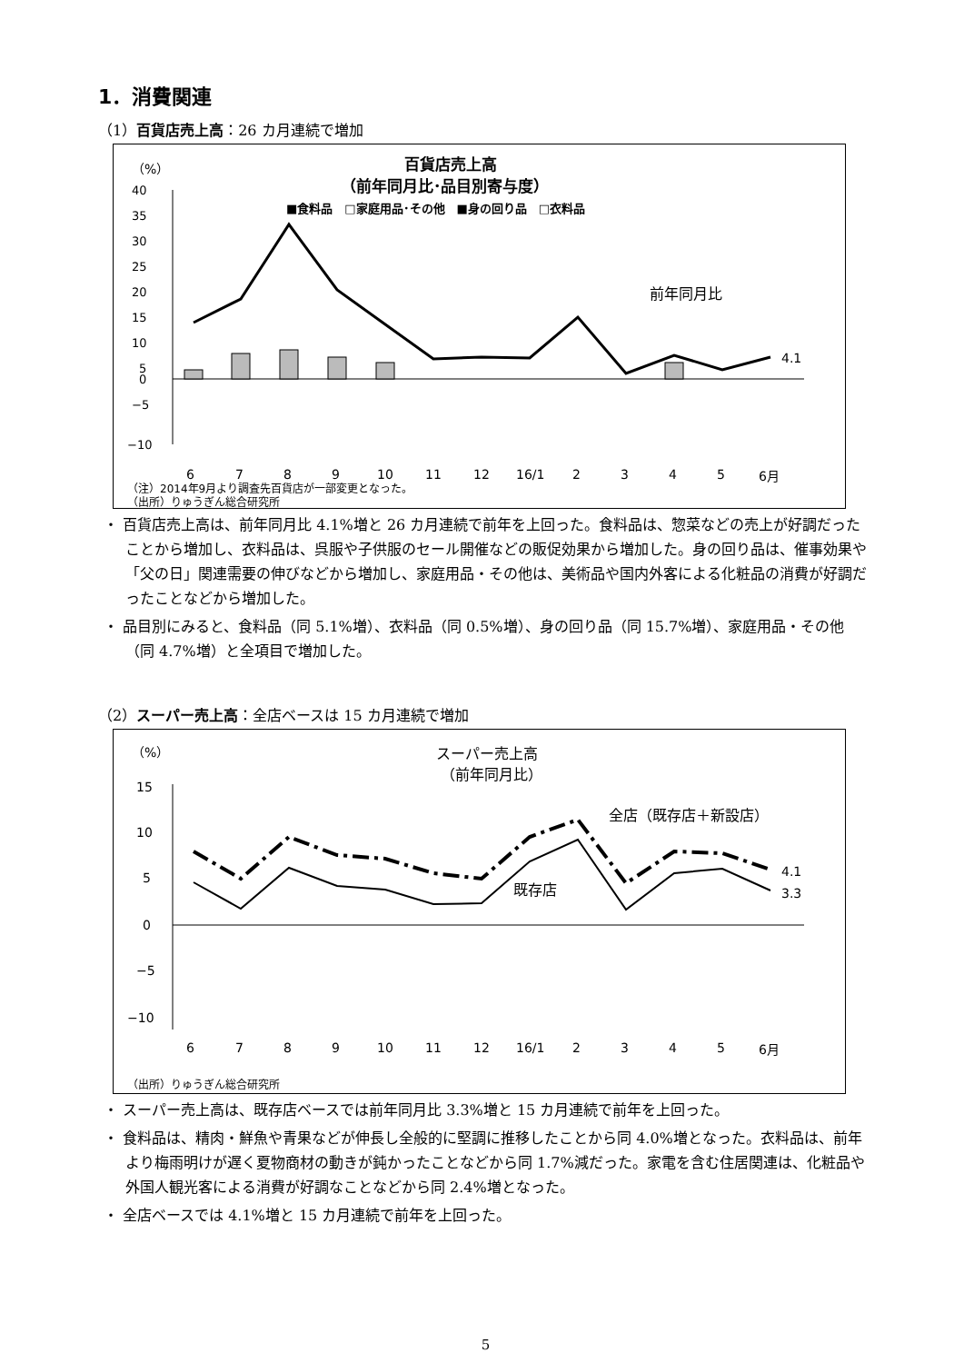1．消費関連
（1）百貨店売上高：26 カ月連続で増加
（%）
百貨店売上高
（前年同月比･品目別寄与度）
■食料品　□家庭用品･その他　■身の回り品　□衣料品
40
35
30
25
20
15
10
5
0
−5
−10
4.1
前年同月比
6
7
8
9
10
11
12
16/1
2
3
4
5
6月
（注）2014年9月より調査先百貨店が一部変更となった。
（出所）りゅうぎん総合研究所
・ 百貨店売上高は、前年同月比 4.1%増と 26 カ月連続で前年を上回った。食料品は、惣菜などの売上が好調だったことから増加し、衣料品は、呉服や子供服のセール開催などの販促効果から増加した。身の回り品は、催事効果や「父の日」関連需要の伸びなどから増加し、家庭用品・その他は、美術品や国内外客による化粧品の消費が好調だったことなどから増加した。
・ 品目別にみると、食料品（同 5.1%増）、衣料品（同 0.5%増）、身の回り品（同 15.7%増）、家庭用品・その他（同 4.7%増）と全項目で増加した。
（2）スーパー売上高：全店ベースは 15 カ月連続で増加
（%）
スーパー売上高
（前年同月比）
15
10
5
0
−5
−10
全店（既存店＋新設店）
既存店
4.1
3.3
6
7
8
9
10
11
12
16/1
2
3
4
5
6月
（出所）りゅうぎん総合研究所
・ スーパー売上高は、既存店ベースでは前年同月比 3.3%増と 15 カ月連続で前年を上回った。
・ 食料品は、精肉・鮮魚や青果などが伸長し全般的に堅調に推移したことから同 4.0%増となった。衣料品は、前年より梅雨明けが遅く夏物商材の動きが鈍かったことなどから同 1.7%減だった。家電を含む住居関連は、化粧品や外国人観光客による消費が好調なことなどから同 2.4%増となった。
・ 全店ベースでは 4.1%増と 15 カ月連続で前年を上回った。
5